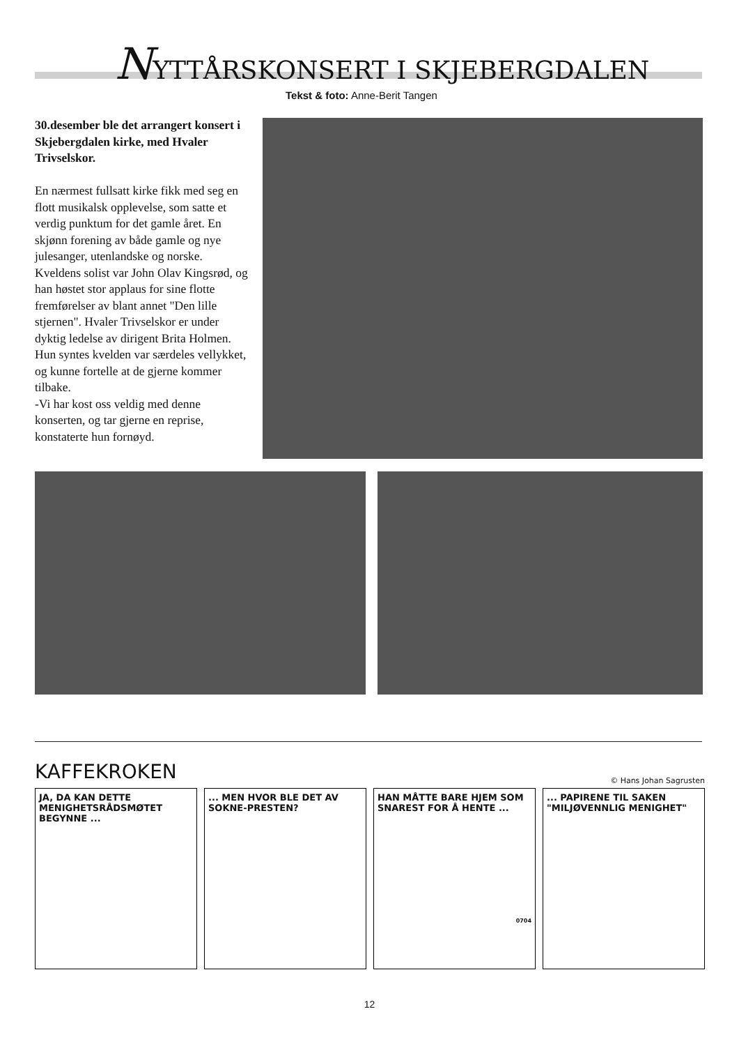NYTTÅRSKONSERT I SKJEBERGDALEN
Tekst & foto: Anne-Berit Tangen
30.desember ble det arrangert konsert i Skjebergdalen kirke, med Hvaler Trivselskor.
En nærmest fullsatt kirke fikk med seg en flott musikalsk opplevelse, som satte et verdig punktum for det gamle året. En skjønn forening av både gamle og nye julesanger, utenlandske og norske. Kveldens solist var John Olav Kingsrød, og han høstet stor applaus for sine flotte fremførelser av blant annet "Den lille stjernen". Hvaler Trivselskor er under dyktig ledelse av dirigent Brita Holmen. Hun syntes kvelden var særdeles vellykket, og kunne fortelle at de gjerne kommer tilbake.
-Vi har kost oss veldig med denne konserten, og tar gjerne en reprise, konstaterte hun fornøyd.
KAFFEKROKEN
© Hans Johan Sagrusten
JA, DA KAN DETTE MENIGHETSRÅDSMØTET BEGYNNE ...
... MEN HVOR BLE DET AV SOKNE-PRESTEN?
HAN MÅTTE BARE HJEM SOM SNAREST FOR Å HENTE ...
0704
... PAPIRENE TIL SAKEN "MILJØVENNLIG MENIGHET"
12